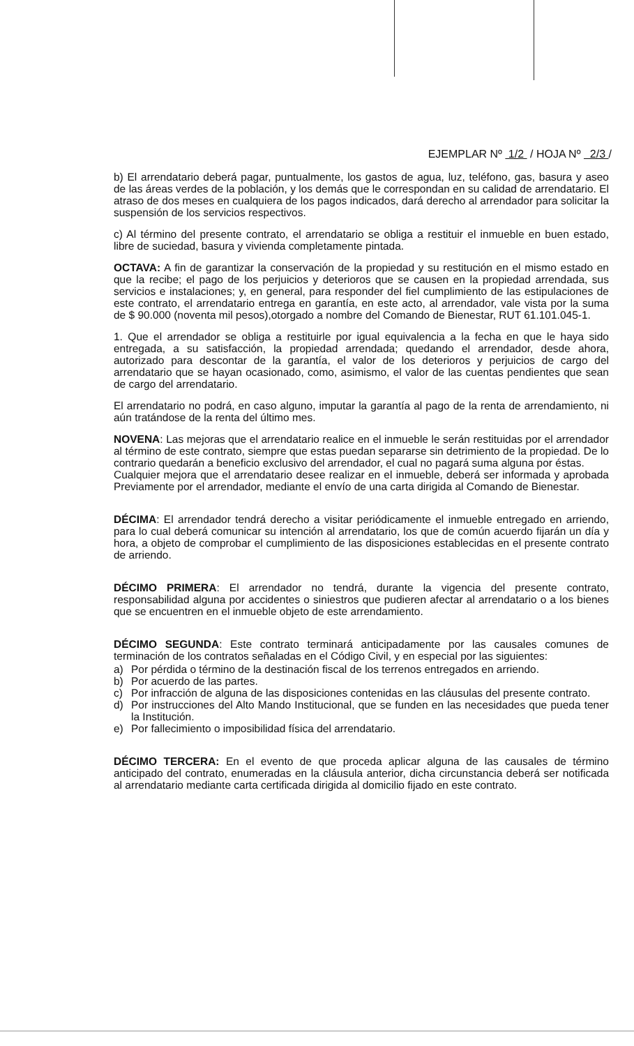EJEMPLAR Nº 1/2 / HOJA Nº 2/3 /
b) El arrendatario deberá pagar, puntualmente, los gastos de agua, luz, teléfono, gas, basura y aseo de las áreas verdes de la población, y los demás que le correspondan en su calidad de arrendatario. El atraso de dos meses en cualquiera de los pagos indicados, dará derecho al arrendador para solicitar la suspensión de los servicios respectivos.
c) Al término del presente contrato, el arrendatario se obliga a restituir el inmueble en buen estado, libre de suciedad, basura y vivienda completamente pintada.
OCTAVA: A fin de garantizar la conservación de la propiedad y su restitución en el mismo estado en que la recibe; el pago de los perjuicios y deterioros que se causen en la propiedad arrendada, sus servicios e instalaciones; y, en general, para responder del fiel cumplimiento de las estipulaciones de este contrato, el arrendatario entrega en garantía, en este acto, al arrendador, vale vista por la suma de $ 90.000 (noventa mil pesos),otorgado a nombre del Comando de Bienestar, RUT 61.101.045-1.
1. Que el arrendador se obliga a restituirle por igual equivalencia a la fecha en que le haya sido entregada, a su satisfacción, la propiedad arrendada; quedando el arrendador, desde ahora, autorizado para descontar de la garantía, el valor de los deterioros y perjuicios de cargo del arrendatario que se hayan ocasionado, como, asimismo, el valor de las cuentas pendientes que sean de cargo del arrendatario.
El arrendatario no podrá, en caso alguno, imputar la garantía al pago de la renta de arrendamiento, ni aún tratándose de la renta del último mes.
NOVENA: Las mejoras que el arrendatario realice en el inmueble le serán restituidas por el arrendador al término de este contrato, siempre que estas puedan separarse sin detrimiento de la propiedad. De lo contrario quedarán a beneficio exclusivo del arrendador, el cual no pagará suma alguna por éstas.
Cualquier mejora que el arrendatario desee realizar en el inmueble, deberá ser informada y aprobada Previamente por el arrendador, mediante el envío de una carta dirigida al Comando de Bienestar.
DÉCIMA: El arrendador tendrá derecho a visitar periódicamente el inmueble entregado en arriendo, para lo cual deberá comunicar su intención al arrendatario, los que de común acuerdo fijarán un día y hora, a objeto de comprobar el cumplimiento de las disposiciones establecidas en el presente contrato de arriendo.
DÉCIMO PRIMERA: El arrendador no tendrá, durante la vigencia del presente contrato, responsabilidad alguna por accidentes o siniestros que pudieren afectar al arrendatario o a los bienes que se encuentren en el inmueble objeto de este arrendamiento.
DÉCIMO SEGUNDA: Este contrato terminará anticipadamente por las causales comunes de terminación de los contratos señaladas en el Código Civil, y en especial por las siguientes:
a) Por pérdida o término de la destinación fiscal de los terrenos entregados en arriendo.
b) Por acuerdo de las partes.
c) Por infracción de alguna de las disposiciones contenidas en las cláusulas del presente contrato.
d) Por instrucciones del Alto Mando Institucional, que se funden en las necesidades que pueda tener la Institución.
e) Por fallecimiento o imposibilidad física del arrendatario.
DÉCIMO TERCERA: En el evento de que proceda aplicar alguna de las causales de término anticipado del contrato, enumeradas en la cláusula anterior, dicha circunstancia deberá ser notificada al arrendatario mediante carta certificada dirigida al domicilio fijado en este contrato.